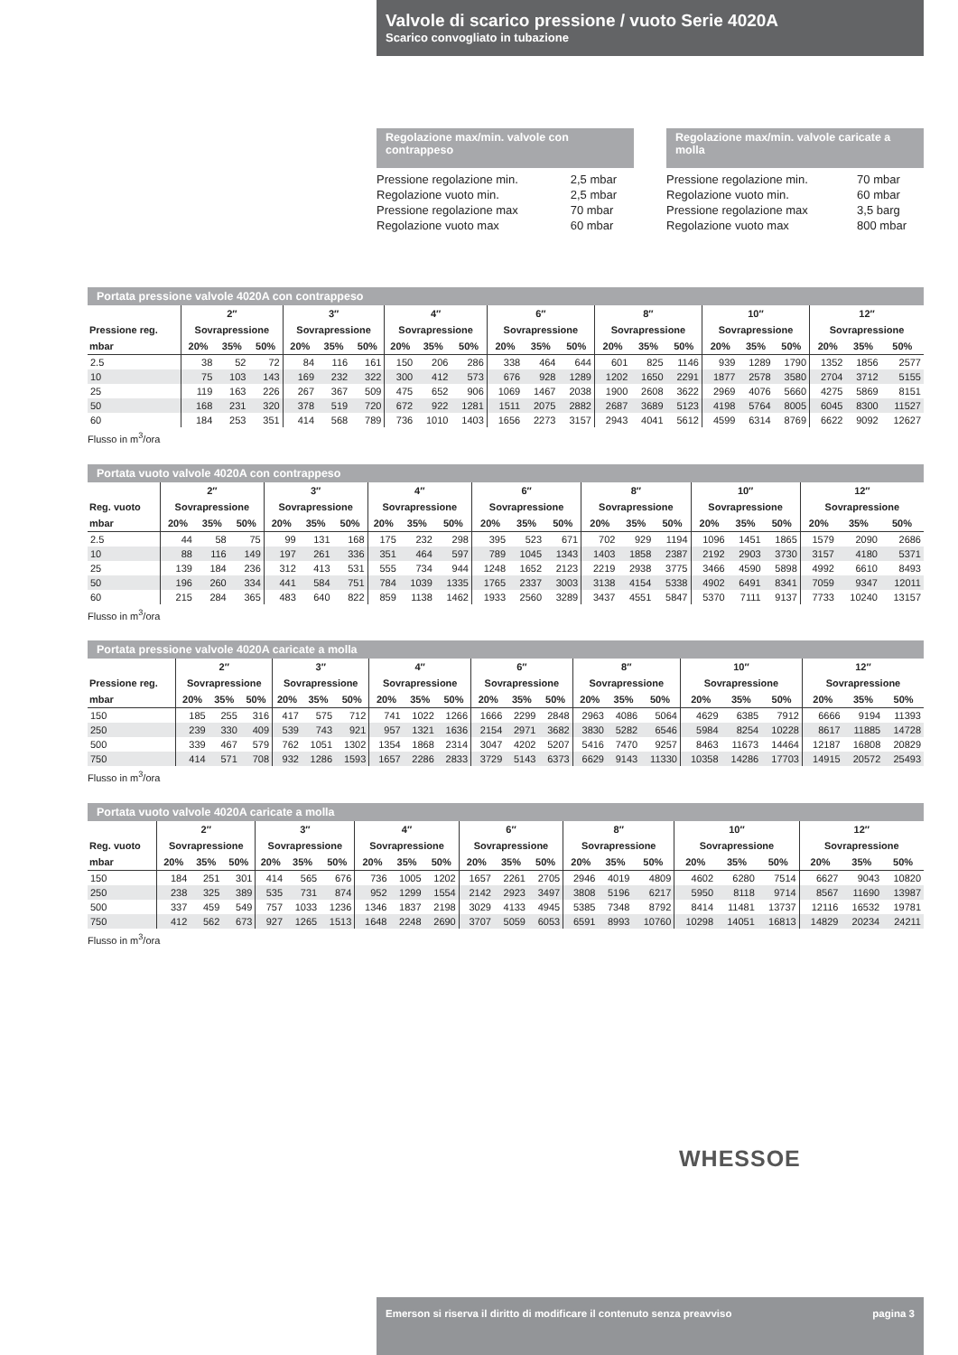Valvole di scarico pressione / vuoto Serie 4020A
Scarico convogliato in tubazione
Regolazione max/min. valvole con contrappeso
| Pressione regolazione min. | 2,5 mbar |
| Regolazione vuoto min. | 2,5 mbar |
| Pressione regolazione max | 70 mbar |
| Regolazione vuoto max | 60 mbar |
Regolazione max/min. valvole caricate a molla
| Pressione regolazione min. | 70 mbar |
| Regolazione vuoto min. | 60 mbar |
| Pressione regolazione max | 3,5 barg |
| Regolazione vuoto max | 800 mbar |
Portata pressione valvole 4020A con contrappeso
| | 2″ | | | 3″ | | | 4″ | | | 6″ | | | 8″ | | | 10″ | | | 12″ | | |
| --- | --- | --- | --- | --- | --- | --- | --- | --- | --- | --- | --- | --- | --- | --- | --- | --- | --- | --- | --- | --- | --- |
| Pressione reg. | Sovrapressione | | | Sovrapressione | | | Sovrapressione | | | Sovrapressione | | | Sovrapressione | | | Sovrapressione | | | Sovrapressione | | |
| mbar | 20% | 35% | 50% | 20% | 35% | 50% | 20% | 35% | 50% | 20% | 35% | 50% | 20% | 35% | 50% | 20% | 35% | 50% | 20% | 35% | 50% |
| 2.5 | 38 | 52 | 72 | 84 | 116 | 161 | 150 | 206 | 286 | 338 | 464 | 644 | 601 | 825 | 1146 | 939 | 1289 | 1790 | 1352 | 1856 | 2577 |
| 10 | 75 | 103 | 143 | 169 | 232 | 322 | 300 | 412 | 573 | 676 | 928 | 1289 | 1202 | 1650 | 2291 | 1877 | 2578 | 3580 | 2704 | 3712 | 5155 |
| 25 | 119 | 163 | 226 | 267 | 367 | 509 | 475 | 652 | 906 | 1069 | 1467 | 2038 | 1900 | 2608 | 3622 | 2969 | 4076 | 5660 | 4275 | 5869 | 8151 |
| 50 | 168 | 231 | 320 | 378 | 519 | 720 | 672 | 922 | 1281 | 1511 | 2075 | 2882 | 2687 | 3689 | 5123 | 4198 | 5764 | 8005 | 6045 | 8300 | 11527 |
| 60 | 184 | 253 | 351 | 414 | 568 | 789 | 736 | 1010 | 1403 | 1656 | 2273 | 3157 | 2943 | 4041 | 5612 | 4599 | 6314 | 8769 | 6622 | 9092 | 12627 |
Flusso in m<sup>3</sup>/ora
Portata vuoto valvole 4020A con contrappeso
| | 2″ | | | 3″ | | | 4″ | | | 6″ | | | 8″ | | | 10″ | | | 12″ | | |
| --- | --- | --- | --- | --- | --- | --- | --- | --- | --- | --- | --- | --- | --- | --- | --- | --- | --- | --- | --- | --- | --- |
| Reg. vuoto | Sovrapressione | | | Sovrapressione | | | Sovrapressione | | | Sovrapressione | | | Sovrapressione | | | Sovrapressione | | | Sovrapressione | | |
| mbar | 20% | 35% | 50% | 20% | 35% | 50% | 20% | 35% | 50% | 20% | 35% | 50% | 20% | 35% | 50% | 20% | 35% | 50% | 20% | 35% | 50% |
| 2.5 | 44 | 58 | 75 | 99 | 131 | 168 | 175 | 232 | 298 | 395 | 523 | 671 | 702 | 929 | 1194 | 1096 | 1451 | 1865 | 1579 | 2090 | 2686 |
| 10 | 88 | 116 | 149 | 197 | 261 | 336 | 351 | 464 | 597 | 789 | 1045 | 1343 | 1403 | 1858 | 2387 | 2192 | 2903 | 3730 | 3157 | 4180 | 5371 |
| 25 | 139 | 184 | 236 | 312 | 413 | 531 | 555 | 734 | 944 | 1248 | 1652 | 2123 | 2219 | 2938 | 3775 | 3466 | 4590 | 5898 | 4992 | 6610 | 8493 |
| 50 | 196 | 260 | 334 | 441 | 584 | 751 | 784 | 1039 | 1335 | 1765 | 2337 | 3003 | 3138 | 4154 | 5338 | 4902 | 6491 | 8341 | 7059 | 9347 | 12011 |
| 60 | 215 | 284 | 365 | 483 | 640 | 822 | 859 | 1138 | 1462 | 1933 | 2560 | 3289 | 3437 | 4551 | 5847 | 5370 | 7111 | 9137 | 7733 | 10240 | 13157 |
Flusso in m<sup>3</sup>/ora
Portata pressione valvole 4020A caricate a molla
| | 2″ | | | 3″ | | | 4″ | | | 6″ | | | 8″ | | | 10″ | | | 12″ | | |
| --- | --- | --- | --- | --- | --- | --- | --- | --- | --- | --- | --- | --- | --- | --- | --- | --- | --- | --- | --- | --- | --- |
| Pressione reg. | Sovrapressione | | | Sovrapressione | | | Sovrapressione | | | Sovrapressione | | | Sovrapressione | | | Sovrapressione | | | Sovrapressione | | |
| mbar | 20% | 35% | 50% | 20% | 35% | 50% | 20% | 35% | 50% | 20% | 35% | 50% | 20% | 35% | 50% | 20% | 35% | 50% | 20% | 35% | 50% |
| 150 | 185 | 255 | 316 | 417 | 575 | 712 | 741 | 1022 | 1266 | 1666 | 2299 | 2848 | 2963 | 4086 | 5064 | 4629 | 6385 | 7912 | 6666 | 9194 | 11393 |
| 250 | 239 | 330 | 409 | 539 | 743 | 921 | 957 | 1321 | 1636 | 2154 | 2971 | 3682 | 3830 | 5282 | 6546 | 5984 | 8254 | 10228 | 8617 | 11885 | 14728 |
| 500 | 339 | 467 | 579 | 762 | 1051 | 1302 | 1354 | 1868 | 2314 | 3047 | 4202 | 5207 | 5416 | 7470 | 9257 | 8463 | 11673 | 14464 | 12187 | 16808 | 20829 |
| 750 | 414 | 571 | 708 | 932 | 1286 | 1593 | 1657 | 2286 | 2833 | 3729 | 5143 | 6373 | 6629 | 9143 | 11330 | 10358 | 14286 | 17703 | 14915 | 20572 | 25493 |
Flusso in m<sup>3</sup>/ora
Portata vuoto valvole 4020A caricate a molla
| | 2″ | | | 3″ | | | 4″ | | | 6″ | | | 8″ | | | 10″ | | | 12″ | | |
| --- | --- | --- | --- | --- | --- | --- | --- | --- | --- | --- | --- | --- | --- | --- | --- | --- | --- | --- | --- | --- | --- |
| Reg. vuoto | Sovrapressione | | | Sovrapressione | | | Sovrapressione | | | Sovrapressione | | | Sovrapressione | | | Sovrapressione | | | Sovrapressione | | |
| mbar | 20% | 35% | 50% | 20% | 35% | 50% | 20% | 35% | 50% | 20% | 35% | 50% | 20% | 35% | 50% | 20% | 35% | 50% | 20% | 35% | 50% |
| 150 | 184 | 251 | 301 | 414 | 565 | 676 | 736 | 1005 | 1202 | 1657 | 2261 | 2705 | 2946 | 4019 | 4809 | 4602 | 6280 | 7514 | 6627 | 9043 | 10820 |
| 250 | 238 | 325 | 389 | 535 | 731 | 874 | 952 | 1299 | 1554 | 2142 | 2923 | 3497 | 3808 | 5196 | 6217 | 5950 | 8118 | 9714 | 8567 | 11690 | 13987 |
| 500 | 337 | 459 | 549 | 757 | 1033 | 1236 | 1346 | 1837 | 2198 | 3029 | 4133 | 4945 | 5385 | 7348 | 8792 | 8414 | 11481 | 13737 | 12116 | 16532 | 19781 |
| 750 | 412 | 562 | 673 | 927 | 1265 | 1513 | 1648 | 2248 | 2690 | 3707 | 5059 | 6053 | 6591 | 8993 | 10760 | 10298 | 14051 | 16813 | 14829 | 20234 | 24211 |
Flusso in m<sup>3</sup>/ora
WHESSOE
Emerson si riserva il diritto di modificare il contenuto senza preavviso pagina 3